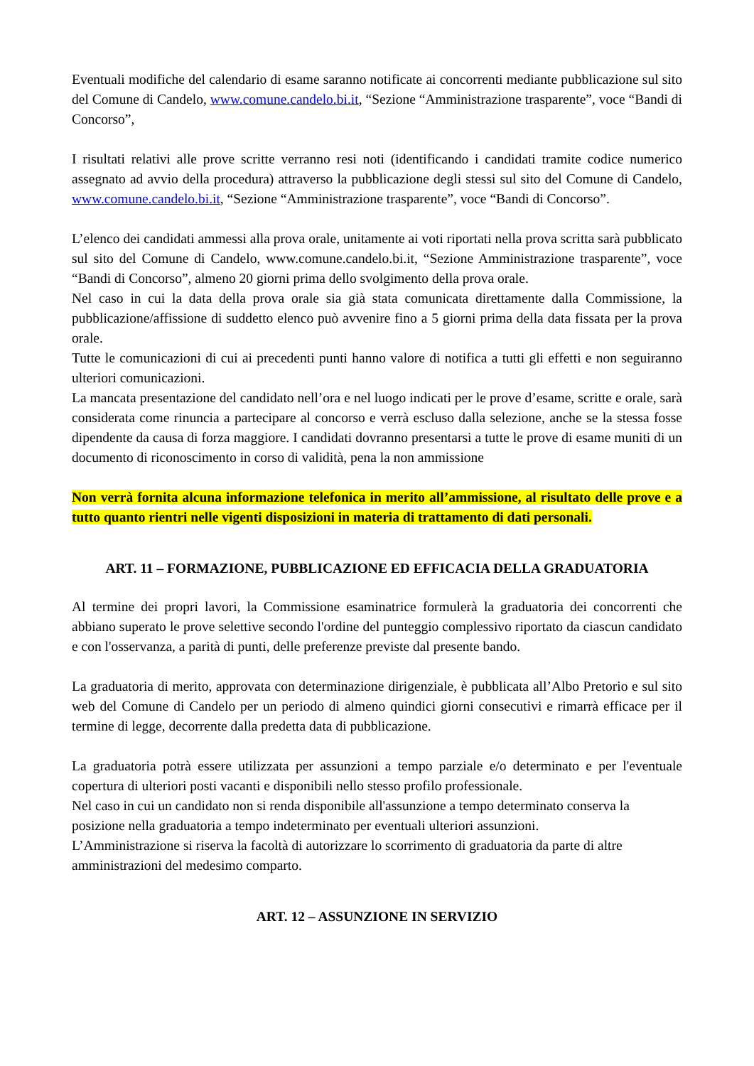Eventuali modifiche del calendario di esame saranno notificate ai concorrenti mediante pubblicazione sul sito del Comune di Candelo, www.comune.candelo.bi.it, “Sezione “Amministrazione trasparente”, voce “Bandi di Concorso”,
I risultati relativi alle prove scritte verranno resi noti (identificando i candidati tramite codice numerico assegnato ad avvio della procedura) attraverso la pubblicazione degli stessi sul sito del Comune di Candelo, www.comune.candelo.bi.it, “Sezione “Amministrazione trasparente”, voce “Bandi di Concorso”.
L’elenco dei candidati ammessi alla prova orale, unitamente ai voti riportati nella prova scritta sarà pubblicato sul sito del Comune di Candelo, www.comune.candelo.bi.it, “Sezione Amministrazione trasparente”, voce “Bandi di Concorso”, almeno 20 giorni prima dello svolgimento della prova orale.
Nel caso in cui la data della prova orale sia già stata comunicata direttamente dalla Commissione, la pubblicazione/affissione di suddetto elenco può avvenire fino a 5 giorni prima della data fissata per la prova orale.
Tutte le comunicazioni di cui ai precedenti punti hanno valore di notifica a tutti gli effetti e non seguiranno ulteriori comunicazioni.
La mancata presentazione del candidato nell’ora e nel luogo indicati per le prove d’esame, scritte e orale, sarà considerata come rinuncia a partecipare al concorso e verrà escluso dalla selezione, anche se la stessa fosse dipendente da causa di forza maggiore. I candidati dovranno presentarsi a tutte le prove di esame muniti di un documento di riconoscimento in corso di validità, pena la non ammissione
Non verrà fornita alcuna informazione telefonica in merito all’ammissione, al risultato delle prove e a tutto quanto rientri nelle vigenti disposizioni in materia di trattamento di dati personali.
ART. 11 – FORMAZIONE, PUBBLICAZIONE ED EFFICACIA DELLA GRADUATORIA
Al termine dei propri lavori, la Commissione esaminatrice formulerà la graduatoria dei concorrenti che abbiano superato le prove selettive secondo l'ordine del punteggio complessivo riportato da ciascun candidato e con l'osservanza, a parità di punti, delle preferenze previste dal presente bando.
La graduatoria di merito, approvata con determinazione dirigenziale, è pubblicata all’Albo Pretorio e sul sito web del Comune di Candelo per un periodo di almeno quindici giorni consecutivi e rimarrà efficace per il termine di legge, decorrente dalla predetta data di pubblicazione.
La graduatoria potrà essere utilizzata per assunzioni a tempo parziale e/o determinato e per l'eventuale copertura di ulteriori posti vacanti e disponibili nello stesso profilo professionale.
Nel caso in cui un candidato non si renda disponibile all'assunzione a tempo determinato conserva la posizione nella graduatoria a tempo indeterminato per eventuali ulteriori assunzioni.
L’Amministrazione si riserva la facoltà di autorizzare lo scorrimento di graduatoria da parte di altre amministrazioni del medesimo comparto.
ART. 12 – ASSUNZIONE IN SERVIZIO